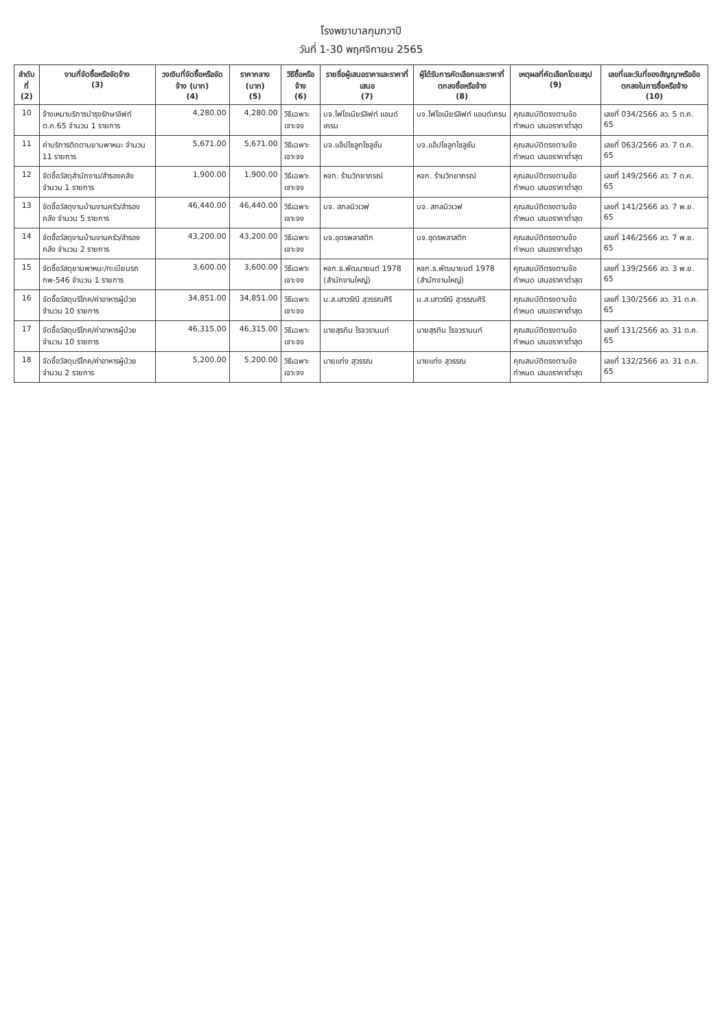โรงพยาบาลกุมภวาปี
วันที่ 1-30 พฤศจิกายน 2565
| ลำดับที่ (2) | งานที่จัดซื้อหรือจัดจ้าง (3) | วงเงินที่จัดซื้อหรือจัดจ้าง (บาท) (4) | ราคากลาง (บาท) (5) | วิธีซื้อหรือจ้าง (6) | รายชื่อผู้เสนอราคาและราคาที่เสนอ (7) | ผู้ได้รับการคัดเลือกและราคาที่ตกลงซื้อหรือจ้าง (8) | เหตุผลที่คัดเลือกโดยสรุป (9) | เลขที่และวันที่ของสัญญาหรือข้อตกลงในการซื้อหรือจ้าง (10) |
| --- | --- | --- | --- | --- | --- | --- | --- | --- |
| 10 | จ้างเหมาบริการบำรุงรักษาลิฟท์ ต.ค.65 จำนวน 1 รายการ | 4,280.00 | 4,280.00 | วิธีเฉพาะเจาะจง | บจ.ไฟโอเนียร์ลิฟท์ แอนด์เครน | บจ.ไฟโอเนียร์ลิฟท์ แอนด์เครน | คุณสมบัติตรงตามข้อกำหนด เสนอราคาต่ำสุด | เลขที่ 034/2566 ลว. 5 ต.ค. 65 |
| 11 | ค่าบริการติดตามยานพาหนะ จำนวน 11 รายการ | 5,671.00 | 5,671.00 | วิธีเฉพาะเจาะจง | บจ.แอ็ปโซลูทโซลูชั่น | บจ.แอ็ปโซลูทโซลูชั่น | คุณสมบัติตรงตามข้อกำหนด เสนอราคาต่ำสุด | เลขที่ 063/2566 ลว. 7 ต.ค. 65 |
| 12 | จัดซื้อวัสดุสำนักงาน/สำรองคลัง จำนวน 1 รายการ | 1,900.00 | 1,900.00 | วิธีเฉพาะเจาะจง | หจก. ร้านวิทยาภรณ์ | หจก. ร้านวิทยาภรณ์ | คุณสมบัติตรงตามข้อกำหนด เสนอราคาต่ำสุด | เลขที่ 149/2566 ลว. 7 ต.ค. 65 |
| 13 | จัดซื้อวัสดุงานบ้านงานครัว/สำรองคลัง จำนวน 5 รายการ | 46,440.00 | 46,440.00 | วิธีเฉพาะเจาะจง | บจ. สกลนิวเวฟ | บจ. สกลนิวเวฟ | คุณสมบัติตรงตามข้อกำหนด เสนอราคาต่ำสุด | เลขที่ 141/2566 ลว. 7 พ.ย. 65 |
| 14 | จัดซื้อวัสดุงานบ้านงานครัว/สำรองคลัง จำนวน 2 รายการ | 43,200.00 | 43,200.00 | วิธีเฉพาะเจาะจง | บจ.อุดรพลาสติก | บจ.อุดรพลาสติก | คุณสมบัติตรงตามข้อกำหนด เสนอราคาต่ำสุด | เลขที่ 146/2566 ลว. 7 พ.ย. 65 |
| 15 | จัดซื้อวัสดุยานพาหนะ/ทะเบียนรถ กพ-546 จำนวน 1 รายการ | 3,600.00 | 3,600.00 | วิธีเฉพาะเจาะจง | หจก.ธ.พัฒนายนต์ 1978 (สำนักงานใหญ่) | หจก.ธ.พัฒนายนต์ 1978 (สำนักงานใหญ่) | คุณสมบัติตรงตามข้อกำหนด เสนอราคาต่ำสุด | เลขที่ 139/2566 ลว. 3 พ.ย. 65 |
| 16 | จัดซื้อวัสดุบริโภค/ค่าอาหารผู้ป่วย จำนวน 10 รายการ | 34,851.00 | 34,851.00 | วิธีเฉพาะเจาะจง | น.ส.เสาวรัณี สุวรรณศิริ | น.ส.เสาวรัณี สุวรรณศิริ | คุณสมบัติตรงตามข้อกำหนด เสนอราคาต่ำสุด | เลขที่ 130/2566 ลว. 31 ต.ค. 65 |
| 17 | จัดซื้อวัสดุบริโภค/ค่าอาหารผู้ป่วย จำนวน 10 รายการ | 46,315.00 | 46,315.00 | วิธีเฉพาะเจาะจง | นายสุรทิน โรจวรานนท์ | นายสุรทิน โรจวรานนท์ | คุณสมบัติตรงตามข้อกำหนด เสนอราคาต่ำสุด | เลขที่ 131/2566 ลว. 31 ต.ค. 65 |
| 18 | จัดซื้อวัสดุบริโภค/ค่าอาหารผู้ป่วย จำนวน 2 รายการ | 5,200.00 | 5,200.00 | วิธีเฉพาะเจาะจง | นายแท่ง สุวรรณ | นายแท่ง สุวรรณ | คุณสมบัติตรงตามข้อกำหนด เสนอราคาต่ำสุด | เลขที่ 132/2566 ลว. 31 ต.ค. 65 |